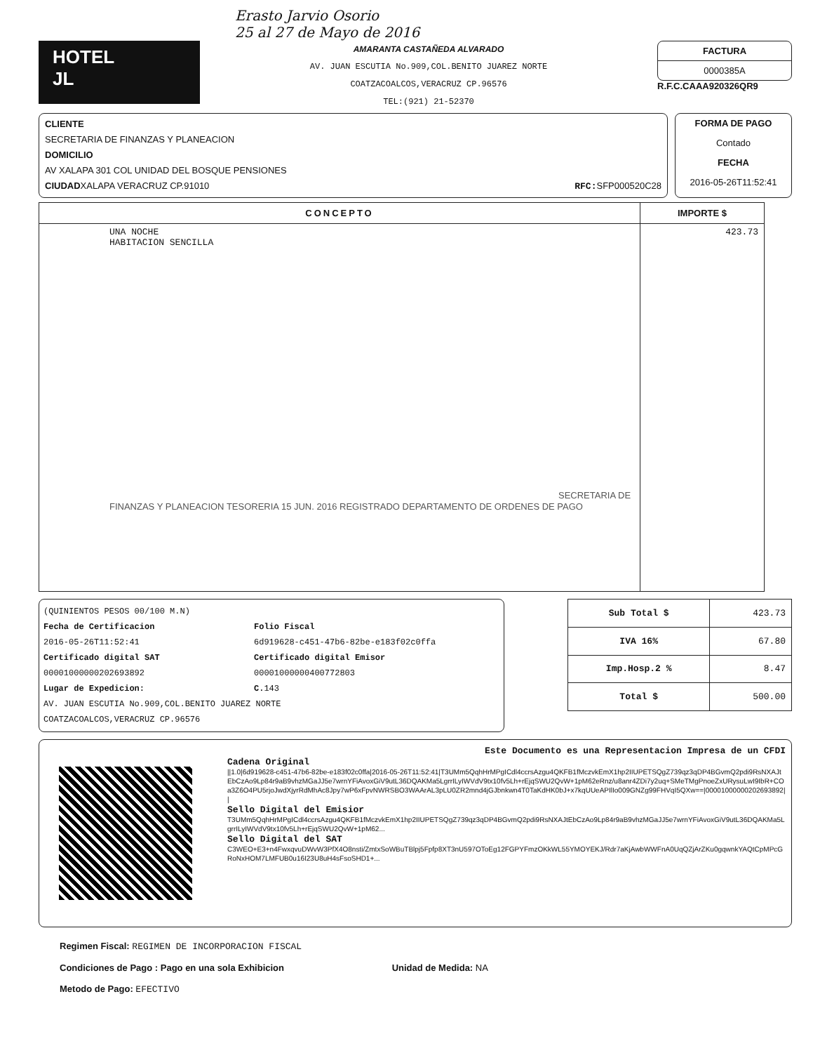Erasto Jarvio Osorio
25 al 27 de Mayo de 2016
HOTEL
JL
AMARANTA CASTAÑEDA ALVARADO
AV. JUAN ESCUTIA No.909,COL.BENITO JUAREZ NORTE
COATZACOALCOS,VERACRUZ CP.96576
TEL:(921) 21-52370
FACTURA
0000385A
R.F.C.CAAA920326QR9
CLIENTE
SECRETARIA DE FINANZAS Y PLANEACION
DOMICILIO
AV XALAPA 301 COL UNIDAD DEL BOSQUE PENSIONES
CIUDADXALAPA VERACRUZ CP.91010 RFC: SFP000520C28
FORMA DE PAGO
Contado
FECHA
2016-05-26T11:52:41
| CONCEPTO | IMPORTE $ |
| --- | --- |
| UNA NOCHE HABITACION SENCILLA SECRETARIA DE FINANZAS Y PLANEACION TESORERIA 15 JUN. 2016 REGISTRADO DEPARTAMENTO DE ORDENES DE PAGO | 423.73 |
(QUINIENTOS PESOS 00/100 M.N)
Fecha de Certificacion
2016-05-26T11:52:41
Certificado digital SAT
00001000000202693892
Lugar de Expedicion:
Folio Fiscal
6d919628-c451-47b6-82be-e183f02c0ffa
Certificado digital Emisor
00001000000400772803
C. 143
AV. JUAN ESCUTIA No.909,COL.BENITO JUAREZ NORTE
COATZACOALCOS,VERACRUZ CP.96576
| Sub Total $ | 423.73 |
| IVA 16% | 67.80 |
| Imp.Hosp.2 % | 8.47 |
| Total $ | 500.00 |
Este Documento es una Representacion Impresa de un CFDI
Cadena Original
||1.0|6d919628-c451-47b6-82be-e183f02c0ffa|2016-05-26T11:52:41|T3UMm5QqhHrMPgICdl4ccrsAzgu4QKFB1fMczvkEmX1hp2IIUPETSQgZ739qz3qDP4BGvmQ2pdi9RsNXAJtEbCzAo9Lp84r9aB9vhzMGaJJ5e7wrnYFiAvoxGiV9utL36DQAKMa5LgrrILyIWVdV9tx10fv5Lh+rEjqSWU2QvW+1pM62eRnz/u8anr4ZDi7y2uq+SMeTMgPnoeZxURysuLwI9IbR+COa3Z6O4PU5rjoJwdXjyrRdMhAc8Jpy7wP6xFpvNWRSBO3WAArAL3pLU0ZR2mnd4jGJbnkwn4T0TaKdHK0bJ+x7kqUUeAPIlIo009GNZg99FHVqI5QXw==|00001000000202693892||
Sello Digital del Emisior
T3UMm5QqhHrMPgICdl4ccrsAzgu4QKFB1fMczvkEmX1hp2IIUPETSQgZ739qz3qDP4BGvmQ2pdi9RsNXAJtEbCzAo9Lp84r9aB9vhzMGaJJ5e7wrnYFiAvoxGiV9utL36DQAKMa5LgrrILyIWVdV9tx10fv5Lh+rEjqSWU2QvW+1pM62...
Sello Digital del SAT
C3WEO+E3+n4FwxqvuDWvW3PfX4O8nsti/ZmtxSoWBuTBlpj5Fpfp8XT3nU597OToEg12FGPYFmzOKkWL55YMOYEKJ/Rdr7aKjAwbWWFnA0UqQZjArZKu0gqwnkYAQtCpMPcGRoNxHOM7LMFUB0u16I23U8uH4sFsoSHD1+...
Regimen Fiscal: REGIMEN DE INCORPORACION FISCAL
Condiciones de Pago : Pago en una sola Exhibicion Unidad de Medida: NA
Metodo de Pago: EFECTIVO